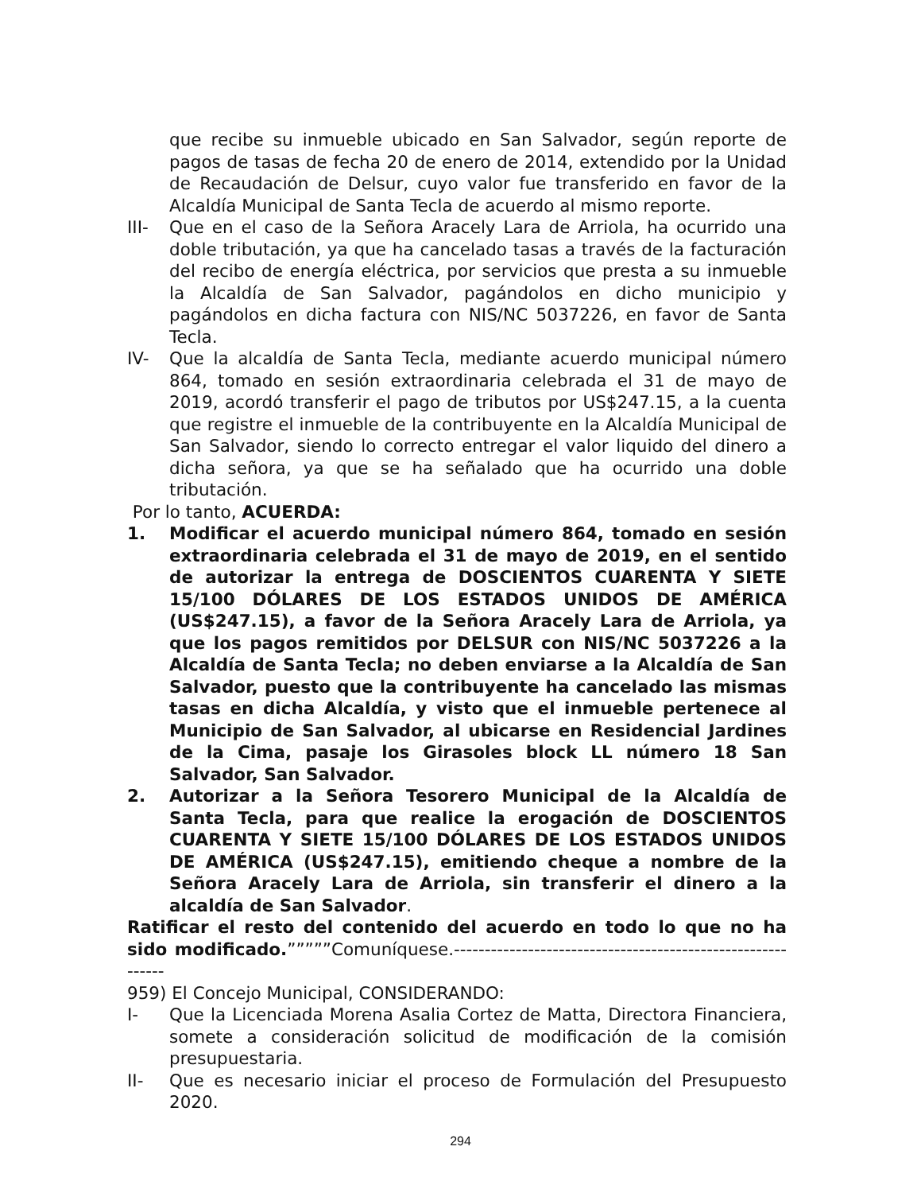que recibe su inmueble ubicado en San Salvador, según reporte de pagos de tasas de fecha 20 de enero de 2014, extendido por la Unidad de Recaudación de Delsur, cuyo valor fue transferido en favor de la Alcaldía Municipal de Santa Tecla de acuerdo al mismo reporte.
III- Que en el caso de la Señora Aracely Lara de Arriola, ha ocurrido una doble tributación, ya que ha cancelado tasas a través de la facturación del recibo de energía eléctrica, por servicios que presta a su inmueble la Alcaldía de San Salvador, pagándolos en dicho municipio y pagándolos en dicha factura con NIS/NC 5037226, en favor de Santa Tecla.
IV- Que la alcaldía de Santa Tecla, mediante acuerdo municipal número 864, tomado en sesión extraordinaria celebrada el 31 de mayo de 2019, acordó transferir el pago de tributos por US$247.15, a la cuenta que registre el inmueble de la contribuyente en la Alcaldía Municipal de San Salvador, siendo lo correcto entregar el valor liquido del dinero a dicha señora, ya que se ha señalado que ha ocurrido una doble tributación.
Por lo tanto, ACUERDA:
1. Modificar el acuerdo municipal número 864, tomado en sesión extraordinaria celebrada el 31 de mayo de 2019, en el sentido de autorizar la entrega de DOSCIENTOS CUARENTA Y SIETE 15/100 DÓLARES DE LOS ESTADOS UNIDOS DE AMÉRICA (US$247.15), a favor de la Señora Aracely Lara de Arriola, ya que los pagos remitidos por DELSUR con NIS/NC 5037226 a la Alcaldía de Santa Tecla; no deben enviarse a la Alcaldía de San Salvador, puesto que la contribuyente ha cancelado las mismas tasas en dicha Alcaldía, y visto que el inmueble pertenece al Municipio de San Salvador, al ubicarse en Residencial Jardines de la Cima, pasaje los Girasoles block LL número 18 San Salvador, San Salvador.
2. Autorizar a la Señora Tesorero Municipal de la Alcaldía de Santa Tecla, para que realice la erogación de DOSCIENTOS CUARENTA Y SIETE 15/100 DÓLARES DE LOS ESTADOS UNIDOS DE AMÉRICA (US$247.15), emitiendo cheque a nombre de la Señora Aracely Lara de Arriola, sin transferir el dinero a la alcaldía de San Salvador.
Ratificar el resto del contenido del acuerdo en todo lo que no ha sido modificado.”””””Comuníquese.------------------------------------------------------------
959) El Concejo Municipal, CONSIDERANDO:
I- Que la Licenciada Morena Asalia Cortez de Matta, Directora Financiera, somete a consideración solicitud de modificación de la comisión presupuestaria.
II- Que es necesario iniciar el proceso de Formulación del Presupuesto 2020.
294